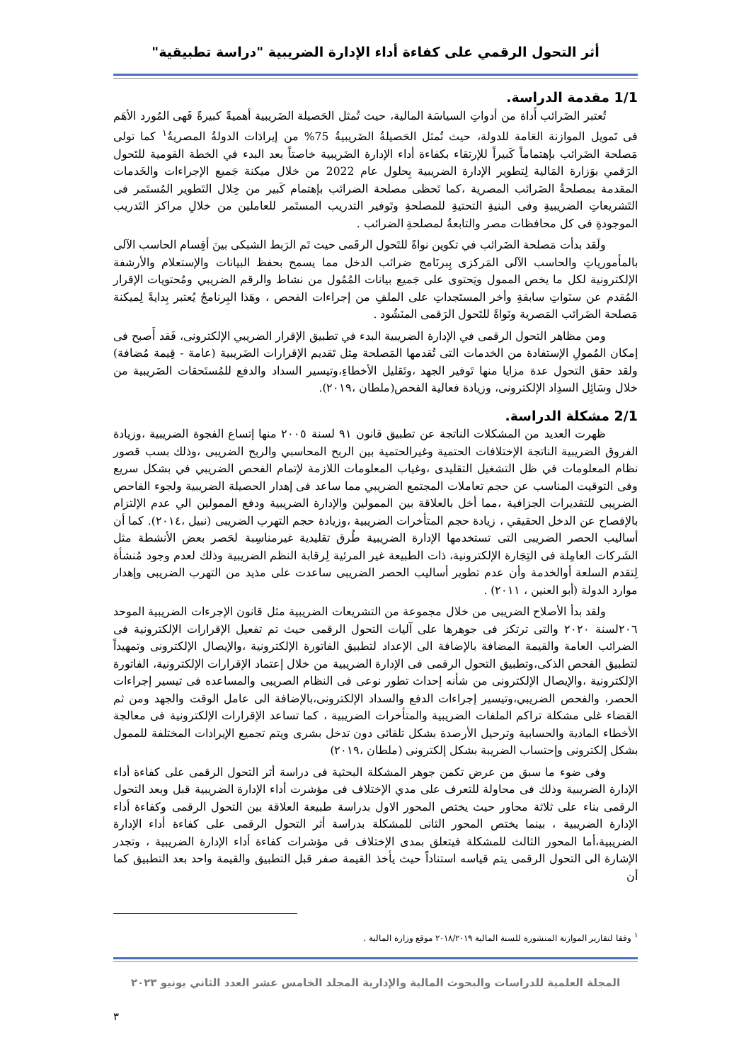أثر التحول الرقمي على كفاءة أداء الإدارة الضريبية "دراسة تطبيقية"
1/1 مقدمة الدراسة.
تُعتبر الضَرائب أَداة من أدواتِ السياسَة المالية، حيث تُمثل الحَصيلة الضَريبية أهميةً كبيرةً فَهى المُورد الأهَم فى تَمويل الموازنة العَامة للدولة، حيث تُمثل الحَصيلةُ الضَريبيةُ 75% من إيرادَات الدولةُ المصريةُ<sup>١</sup> كما تولى مَصلحة الضَرائب بإهتماماً كَبيراً للإرتقاء بكفاءة أداء الإدارة الضَريبية خاصتاً بعد البدء في الخطة القومية للتَحول الرَقمي بوَزارة المَالية لِتطوير الإدارة الضريبية بِحلول عام 2022 من خلال ميكنة جَميع الإجراءات والخَدمات المقدمة بمصلحةُ الضَرائب المصرية ،كما تَحظى مصلحة الضرائب بإهتمام كَبير من خِلال التَطوير المُستَمر فى التَشريعاتِ الضريبيةِ وفى البنيةِ التحتيةِ للمصلحةِ وتَوفير التدريب المستَمر للعاملين من خلالِ مراكز التَدريب الموجودةِ فى كل محافظات مصر والتابعةُ لمصلحةِ الضرائب .
ولَقد بدأت مَصلحة الضَرائب في تكوين نواةً للتَحول الرقَمى حيث تَم الرَبط الشبكى بينَ أقِسام الحاسب الآلى بالمأمورياتِ والحاسب الآلى المَركزى بِبرنَامج ضرائب الدخل مما يسمح بحفظ البيانات والإستعلام والأرشفة الإلكترونية لكل ما يخص الممول ويَحتوى على جَميع بيانات المُمُول من نشاط والرقم الضريبي ومُحتويات الإقرار المُقدم عن سنَواتِ سابقةِ وأخر المستَجداتِ على الملفِ من إجراءات الفحص ، وهَذا البِرنامجُ يُعتبر بِدايةً لِميكنة مَصلحة الضَرائب المَصرية ونَواةً للتَحول الرَقمى المنَشُود .
ومن مظاهر التحول الرقمى في الإدارة الضريبية البدء في تطبيق الإقرار الضريبي الإلكترونى، فَقد أَصبح فى إمكان المُمولِ الإستفادة من الخدمات التى تُقدمها المَصلحة مِثل تَقديم الإقرارات الضَريبية (عامة - قِيمة مُضافة) ولقد حقق التحول عدة مزايا منها تَوفير الجهد ،وتَقليل الأخطاءِ،وتيسير السداد والدفع للمُستَحقات الضَريبية من خلال وسَائِل السدِاد الإلكترونى، وزيادة فعالية الفحص(ملطان ،٢٠١٩).
2/1 مشكلة الدراسة.
ظهرت العديد من المشكلات الناتجة عن تطبيق قانون ٩١ لسنة ٢٠٠٥ منها إتساع الفجوة الضريبية ،وزيادة الفروق الضريبية الناتجة الإختلافات الحتمية وغيرالحتمية بين الربح المحاسبي والربح الضريبى ،وذلك بسب قصور نظام المعلومات في ظل التشغيل التقليدى ،وغياب المعلومات اللازمة لإتمام الفحص الضريبي في بشكل سريع وفى التوقيت المناسب عن حجم تعاملات المجتمع الضريبي مما ساعد فى إهدار الحصيلة الضريبية ولجوء الفاحص الضريبى للتقديرات الجزافية ،مما أخل بالعلاقة بين الممولين والإدارة الضريبية ودفع الممولين الي عدم الإلتزام بالإفصاح عن الدخل الحقيقي ، زيادة حجم المتأخرات الضريبية ،وزيادة حجم التهرب الضريبى (نبيل ،٢٠١٤). كما أن أساليب الحصر الضريبى التى تستخدمها الإدارة الضريبية طُرق تقليدية غيرمناسِبة لحَصر بعض الأنشطة مثل الشَركات العامِلة فى التِجَارة الإلكترونية، ذات الطبيعة غير المرئية لِرقابة النظم الضريبية وذلك لعدم وجود مُنشأة لِتقدم السلعة أوالخدمة وأن عدم تطوير أساليب الحصر الضريبى ساعدت على مذيد من التهرب الضريبى وإهدار موارد الدولة (أبو العنين ، ٢٠١١) .
ولقد بدأ الأصلاح الضريبى من خلال مجموعة من التشريعات الضريبية مثل قانون الإجرءات الضريبية الموحد ٢٠٦لسنة ٢٠٢٠ والتى ترتكز فى جوهرها على آليات التحول الرقمى حيث تم تفعيل الإقرارات الإلكترونية فى الضرائب العامة والقيمة المضافة بالإضافة الى الإعداد لتطبيق الفاتورة الإلكترونية ،والإيصال الإلكترونى وتمهيداً لتطبيق الفحص الذكى،وتطبيق التحول الرقمى فى الإدارة الضريبية من خلال إعتماد الإقرارات الإلكترونية، الفاتورة الإلكترونية ،والإيصال الإلكترونى من شأنه إحداث تطور نوعى فى النظام الصريبى والمساعده فى تيسير إجراءات الحصر، والفحص الضريبي،وتيسير إجراءات الدفع والسداد الإلكترونى،بالإضافة الى عامل الوقت والجهد ومن ثم القضاء غلى مشكلة تراكم الملفات الضريبية والمتأخرات الضريبية ، كما تساعد الإقرارات الإلكترونية فى معالجة الأخطاء المادية والحسابية وترحيل الأرصدة بشكل تلقائى دون تدخل بشرى ويتم تجميع الإيرادات المختلفة للممول بشكل إلكترونى وإحتساب الضريبة بشكل إلكترونى (ملطان ،٢٠١٩)
وفى ضوء ما سبق من عرض تكمن جوهر المشكلة البحثية فى دراسة أثر التحول الرقمى على كفاءة أداء الإدارة الضريبية وذلك فى محاولة للتعرف على مدي الإختلاف فى مؤشرت أداء الإدارة الضريبية قبل وبعد التحول الرقمى بناء على ثلاثة محاور حيث يختص المحور الاول بدراسة طبيعة العلاقة بين التحول الرقمى وكفاءة أداء الإدارة الضريبية ، بينما يختص المحور الثانى للمشكلة بدراسة أثر التحول الرقمى على كفاءة أداء الإدارة الضريبية،أما المحور الثالث للمشكلة فيتعلق بمدى الإختلاف فى مؤشرات كفاءة أداء الإدارة الضريبية ، وتجدر الإشارة الى التحول الرقمى يتم قياسه استناداً حيث يأخذ القيمة صفر قبل التطبيق والقيمة واحد بعد التطبيق كما أن
<sup>١</sup> وفقا لتقارير الموازنة المنشورة للسنة المالية ٢٠١٨/٢٠١٩ موقع وزارة المالية .
المجلة العلمية للدراسات والبحوث المالية والإدارية المجلد الخامس عشر العدد الثاني يونيو ٢٠٢٣
٣